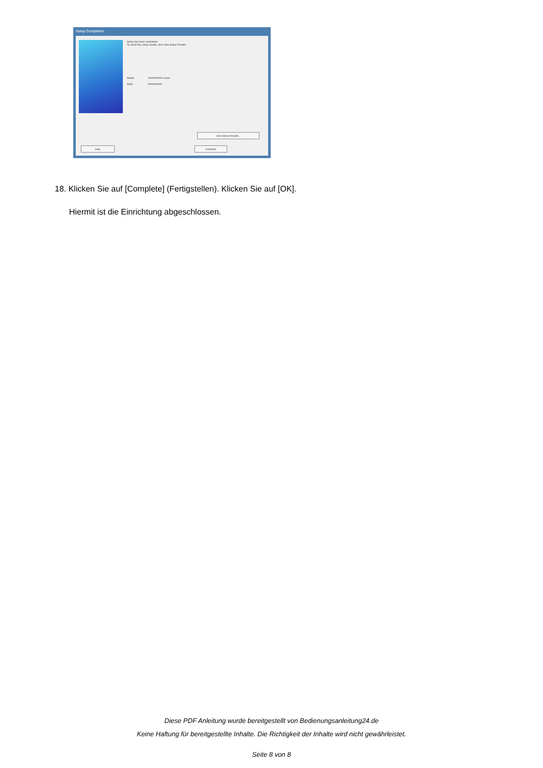Setup Completion
Setup has been completed.
To check the setup results, click View Setup Results.
Model ########## series
SSID ##########
View Setup Results...
Help Complete
18. Klicken Sie auf [Complete] (Fertigstellen). Klicken Sie auf [OK].
Hiermit ist die Einrichtung abgeschlossen.
Diese PDF Anleitung wurde bereitgestellt von Bedienungsanleitung24.de
Keine Haftung für bereitgestellte Inhalte. Die Richtigkeit der Inhalte wird nicht gewährleistet.
Seite 8 von 8